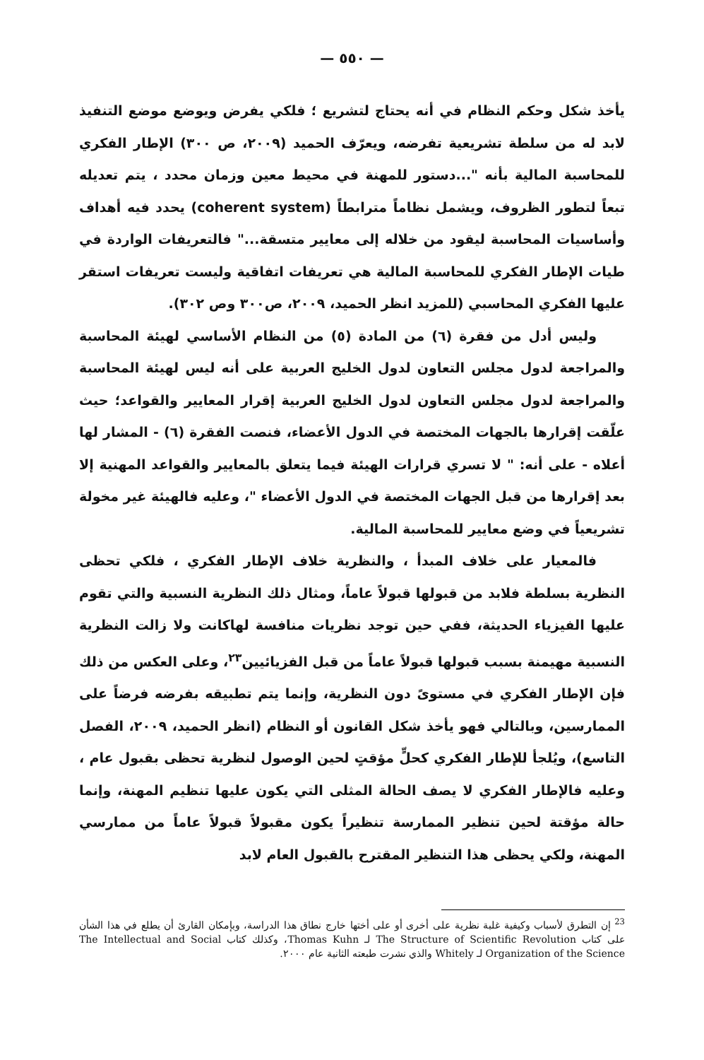— ٥٥٠ —
يأخذ شكل وحكم النظام في أنه يحتاج لتشريع ؛ فلكي يفرض ويوضع موضع التنفيذ لابد له من سلطة تشريعية تفرضه، ويعرّف الحميد (٢٠٠٩، ص ٣٠٠) الإطار الفكري للمحاسبة المالية بأنه "...دستور للمهنة في محيط معين وزمان محدد ، يتم تعديله تبعاً لتطور الظروف، ويشمل نظاماً مترابطاً (coherent system) يحدد فيه أهداف وأساسيات المحاسبة ليقود من خلاله إلى معايير متسقة..." فالتعريفات الواردة في طيات الإطار الفكري للمحاسبة المالية هي تعريفات اتفاقية وليست تعريفات استقر عليها الفكري المحاسبي (للمزيد انظر الحميد، ٢٠٠٩، ص٣٠٠ وص ٣٠٢).
وليس أدل من فقرة (٦) من المادة (٥) من النظام الأساسي لهيئة المحاسبة والمراجعة لدول مجلس التعاون لدول الخليج العربية على أنه ليس لهيئة المحاسبة والمراجعة لدول مجلس التعاون لدول الخليج العربية إقرار المعايير والقواعد؛ حيث علّقت إقرارها بالجهات المختصة في الدول الأعضاء، فنصت الفقرة (٦) - المشار لها أعلاه - على أنه: " لا تسري قرارات الهيئة فيما يتعلق بالمعايير والقواعد المهنية إلا بعد إقرارها من قبل الجهات المختصة في الدول الأعضاء "، وعليه فالهيئة غير مخولة تشريعياً في وضع معايير للمحاسبة المالية.
فالمعيار على خلاف المبدأ ، والنظرية خلاف الإطار الفكري ، فلكي تحظى النظرية بسلطة فلابد من قبولها قبولاً عاماً، ومثال ذلك النظرية النسبية والتي تقوم عليها الفيزياء الحديثة، ففي حين توجد نظريات منافسة لهاكانت ولا زالت النظرية النسبية مهيمنة بسبب قبولها قبولاً عاماً من قبل الفزيائيين<sup>٢٣</sup>، وعلى العكس من ذلك فإن الإطار الفكري في مستوىً دون النظرية، وإنما يتم تطبيقه بفرضه فرضاً على الممارسين، وبالتالي فهو يأخذ شكل القانون أو النظام (انظر الحميد، ٢٠٠٩، الفصل التاسع)، ويُلجأ للإطار الفكري كحلٍّ مؤقتٍ لحين الوصول لنظرية تحظى بقبول عام ، وعليه فالإطار الفكري لا يصف الحالة المثلى التي يكون عليها تنظيم المهنة، وإنما حالة مؤقتة لحين تنظير الممارسة تنظيراً يكون مقبولاً قبولاً عاماً من ممارسي المهنة، ولكي يحظى هذا التنظير المقترح بالقبول العام لابد
<sup>23</sup> إن التطرق لأسباب وكيفية غلبة نظرية على أخرى أو على أختها خارج نطاق هذا الدراسة، وبإمكان القارئ أن يطلع في هذا الشأن على كتاب The Structure of Scientific Revolution لـ Thomas Kuhn، وكذلك كتاب The Intellectual and Social Organization of the Science لـ Whitely والذي نشرت طبعته الثانية عام ٢٠٠٠.